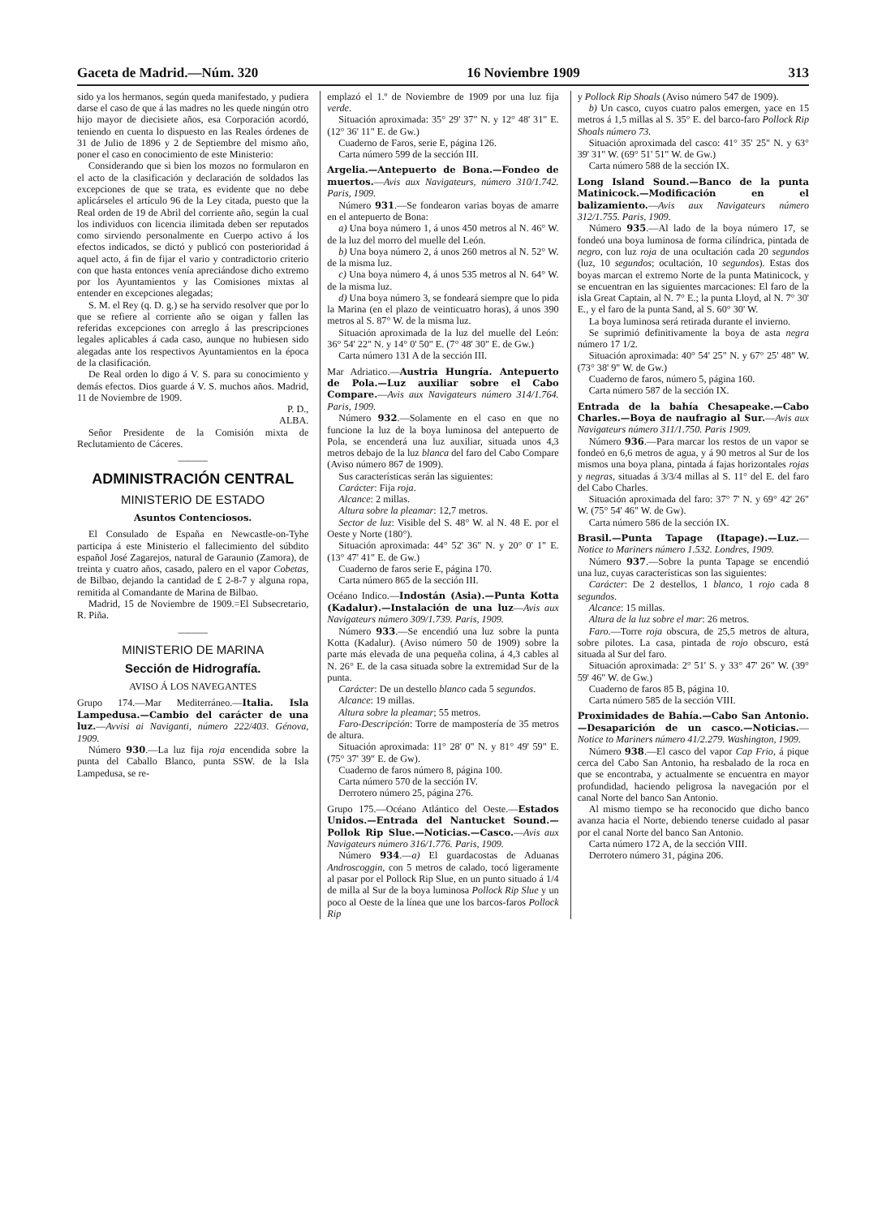Gaceta de Madrid.—Núm. 320 16 Noviembre 1909 313
sido ya los hermanos, según queda manifestado, y pudiera darse el caso de que á las madres no les quede ningún otro hijo mayor de diecisiete años, esa Corporación acordó, teniendo en cuenta lo dispuesto en las Reales órdenes de 31 de Julio de 1896 y 2 de Septiembre del mismo año, poner el caso en conocimiento de este Ministerio:
Considerando que si bien los mozos no formularon en el acto de la clasificación y declaración de soldados las excepciones de que se trata, es evidente que no debe aplicárseles el artículo 96 de la Ley citada, puesto que la Real orden de 19 de Abril del corriente año, según la cual los individuos con licencia ilimitada deben ser reputados como sirviendo personalmente en Cuerpo activo á los efectos indicados, se dictó y publicó con posterioridad á aquel acto, á fin de fijar el vario y contradictorio criterio con que hasta entonces venía apreciándose dicho extremo por los Ayuntamientos y las Comisiones mixtas al entender en excepciones alegadas;
S. M. el Rey (q. D. g.) se ha servido resolver que por lo que se refiere al corriente año se oigan y fallen las referidas excepciones con arreglo á las prescripciones legales aplicables á cada caso, aunque no hubiesen sido alegadas ante los respectivos Ayuntamientos en la época de la clasificación.
De Real orden lo digo á V. S. para su conocimiento y demás efectos. Dios guarde á V. S. muchos años. Madrid, 11 de Noviembre de 1909.
P. D.,
ALBA.
Señor Presidente de la Comisión mixta de Reclutamiento de Cáceres.
———
ADMINISTRACIÓN CENTRAL
MINISTERIO DE ESTADO
Asuntos Contenciosos.
El Consulado de España en Newcastle-on-Tyhe participa á este Ministerio el fallecimiento del súbdito español José Zagarejos, natural de Garaunio (Zamora), de treinta y cuatro años, casado, palero en el vapor Cobetas, de Bilbao, dejando la cantidad de £ 2-8-7 y alguna ropa, remitida al Comandante de Marina de Bilbao.
Madrid, 15 de Noviembre de 1909.=El Subsecretario, R. Piña.
———
MINISTERIO DE MARINA
Sección de Hidrografía.
AVISO Á LOS NAVEGANTES
Grupo 174.—Mar Mediterráneo.—Italia. Isla Lampedusa.—Cambio del carácter de una luz.—Avvisi ai Naviganti, número 222/403. Génova, 1909.
Número 930.—La luz fija roja encendida sobre la punta del Caballo Blanco, punta SSW. de la Isla Lampedusa, se re-
emplazó el 1.º de Noviembre de 1909 por una luz fija verde.
Situación aproximada: 35° 29' 37" N. y 12° 48' 31" E. (12° 36' 11" E. de Gw.)
Cuaderno de Faros, serie E, página 126.
Carta número 599 de la sección III.
Argelia.—Antepuerto de Bona.—Fondeo de muertos.—Avis aux Navigateurs, número 310/1.742. Paris, 1909.
Número 931.—Se fondearon varias boyas de amarre en el antepuerto de Bona:
a) Una boya número 1, á unos 450 metros al N. 46° W. de la luz del morro del muelle del León.
b) Una boya número 2, á unos 260 metros al N. 52° W. de la misma luz.
c) Una boya número 4, á unos 535 metros al N. 64° W. de la misma luz.
d) Una boya número 3, se fondeará siempre que lo pida la Marina (en el plazo de veinticuatro horas), á unos 390 metros al S. 87° W. de la misma luz.
Situación aproximada de la luz del muelle del León: 36° 54' 22" N. y 14° 0' 50" E. (7° 48' 30" E. de Gw.)
Carta número 131 A de la sección III.
Mar Adriatico.—Austria Hungría. Antepuerto de Pola.—Luz auxiliar sobre el Cabo Compare.—Avis aux Navigateurs número 314/1.764. Paris, 1909.
Número 932.—Solamente en el caso en que no funcione la luz de la boya luminosa del antepuerto de Pola, se encenderá una luz auxiliar, situada unos 4,3 metros debajo de la luz blanca del faro del Cabo Compare (Aviso número 867 de 1909).
Sus características serán las siguientes:
Carácter: Fija roja.
Alcance: 2 millas.
Altura sobre la pleamar: 12,7 metros.
Sector de luz: Visible del S. 48° W. al N. 48 E. por el Oeste y Norte (180°).
Situación aproximada: 44° 52' 36" N. y 20° 0' 1" E. (13° 47' 41" E. de Gw.)
Cuaderno de faros serie E, página 170.
Carta número 865 de la sección III.
Océano Indico.—Indostán (Asia).—Punta Kotta (Kadalur).—Instalación de una luz—Avis aux Navigateurs número 309/1.739. Paris, 1909.
Número 933.—Se encendió una luz sobre la punta Kotta (Kadalur). (Aviso número 50 de 1909) sobre la parte más elevada de una pequeña colina, á 4,3 cables al N. 26° E. de la casa situada sobre la extremidad Sur de la punta.
Carácter: De un destello blanco cada 5 segundos.
Alcance: 19 millas.
Altura sobre la pleamar; 55 metros.
Faro-Descripción: Torre de mampostería de 35 metros de altura.
Situación aproximada: 11° 28' 0" N. y 81° 49' 59" E. (75° 37' 39" E. de Gw).
Cuaderno de faros número 8, página 100.
Carta número 570 de la sección IV.
Derrotero número 25, página 276.
Grupo 175.—Océano Atlántico del Oeste.—Estados Unidos.—Entrada del Nantucket Sound.—Pollok Rip Slue.—Noticias.—Casco.—Avis aux Navigateurs número 316/1.776. Paris, 1909.
Número 934.—a) El guardacostas de Aduanas Androscoggin, con 5 metros de calado, tocó ligeramente al pasar por el Pollock Rip Slue, en un punto situado á 1/4 de milla al Sur de la boya luminosa Pollock Rip Slue y un poco al Oeste de la línea que une los barcos-faros Pollock Rip
y Pollock Rip Shoals (Aviso número 547 de 1909).
b) Un casco, cuyos cuatro palos emergen, yace en 15 metros á 1,5 millas al S. 35° E. del barco-faro Pollock Rip Shoals número 73.
Situación aproximada del casco: 41° 35' 25" N. y 63° 39' 31" W. (69° 51' 51" W. de Gw.)
Carta número 588 de la sección IX.
Long Island Sound.—Banco de la punta Matinicock.—Modificación en el balizamiento.—Avis aux Navigateurs número 312/1.755. Paris, 1909.
Número 935.—Al lado de la boya número 17, se fondeó una boya luminosa de forma cilíndrica, pintada de negro, con luz roja de una ocultación cada 20 segundos (luz, 10 segundos; ocultación, 10 segundos). Estas dos boyas marcan el extremo Norte de la punta Matinicock, y se encuentran en las siguientes marcaciones: El faro de la isla Great Captain, al N. 7° E.; la punta Lloyd, al N. 7° 30' E., y el faro de la punta Sand, al S. 60° 30' W.
La boya luminosa será retirada durante el invierno.
Se suprimió definitivamente la boya de asta negra número 17 1/2.
Situación aproximada: 40° 54' 25" N. y 67° 25' 48" W. (73° 38' 9" W. de Gw.)
Cuaderno de faros, número 5, página 160.
Carta número 587 de la sección IX.
Entrada de la bahía Chesapeake.—Cabo Charles.—Boya de naufragio al Sur.—Avis aux Navigateurs número 311/1.750. Paris 1909.
Número 936.—Para marcar los restos de un vapor se fondeó en 6,6 metros de agua, y á 90 metros al Sur de los mismos una boya plana, pintada á fajas horizontales rojas y negras, situadas á 3/3/4 millas al S. 11° del E. del faro del Cabo Charles.
Situación aproximada del faro: 37° 7' N. y 69° 42' 26" W. (75° 54' 46" W. de Gw).
Carta número 586 de la sección IX.
Brasil.—Punta Tapage (Itapage).—Luz.—Notice to Mariners número 1.532. Londres, 1909.
Número 937.—Sobre la punta Tapage se encendió una luz, cuyas características son las siguientes:
Carácter: De 2 destellos, 1 blanco, 1 rojo cada 8 segundos.
Alcance: 15 millas.
Altura de la luz sobre el mar: 26 metros.
Faro.—Torre roja obscura, de 25,5 metros de altura, sobre pilotes. La casa, pintada de rojo obscuro, está situada al Sur del faro.
Situación aproximada: 2° 51' S. y 33° 47' 26" W. (39° 59' 46" W. de Gw.)
Cuaderno de faros 85 B, página 10.
Carta número 585 de la sección VIII.
Proximidades de Bahía.—Cabo San Antonio.—Desaparición de un casco.—Noticias.—Notice to Mariners número 41/2.279. Washington, 1909.
Número 938.—El casco del vapor Cap Frio, á pique cerca del Cabo San Antonio, ha resbalado de la roca en que se encontraba, y actualmente se encuentra en mayor profundidad, haciendo peligrosa la navegación por el canal Norte del banco San Antonio.
Al mismo tiempo se ha reconocido que dicho banco avanza hacia el Norte, debiendo tenerse cuidado al pasar por el canal Norte del banco San Antonio.
Carta número 172 A, de la sección VIII.
Derrotero número 31, página 206.